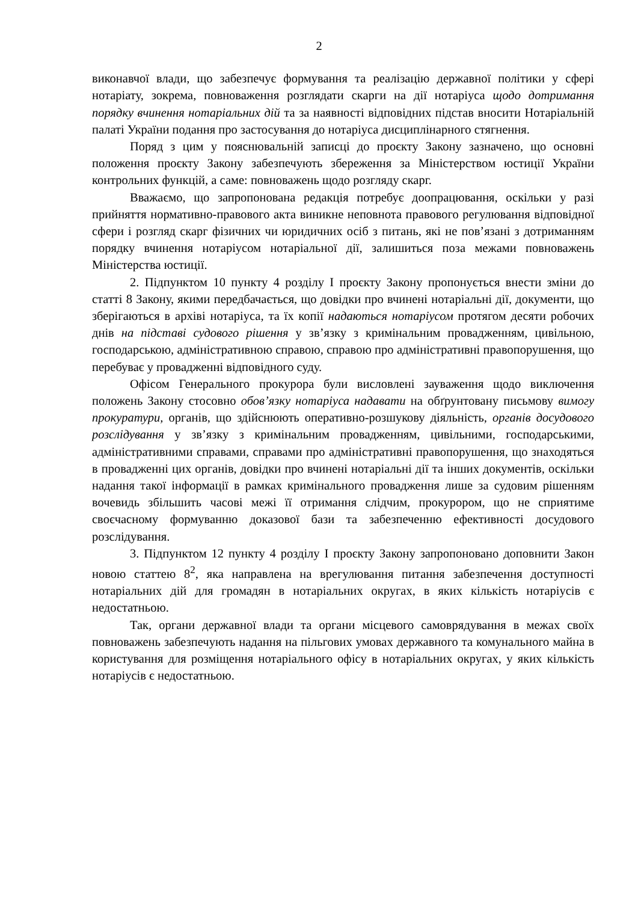2
виконавчої влади, що забезпечує формування та реалізацію державної політики у сфері нотаріату, зокрема, повноваження розглядати скарги на дії нотаріуса щодо дотримання порядку вчинення нотаріальних дій та за наявності відповідних підстав вносити Нотаріальній палаті України подання про застосування до нотаріуса дисциплінарного стягнення.
Поряд з цим у пояснювальній записці до проєкту Закону зазначено, що основні положення проєкту Закону забезпечують збереження за Міністерством юстиції України контрольних функцій, а саме: повноважень щодо розгляду скарг.
Вважаємо, що запропонована редакція потребує доопрацювання, оскільки у разі прийняття нормативно-правового акта виникне неповнота правового регулювання відповідної сфери і розгляд скарг фізичних чи юридичних осіб з питань, які не пов’язані з дотриманням порядку вчинення нотаріусом нотаріальної дії, залишиться поза межами повноважень Міністерства юстиції.
2. Підпунктом 10 пункту 4 розділу І проєкту Закону пропонується внести зміни до статті 8 Закону, якими передбачається, що довідки про вчинені нотаріальні дії, документи, що зберігаються в архіві нотаріуса, та їх копії надаються нотаріусом протягом десяти робочих днів на підставі судового рішення у зв’язку з кримінальним провадженням, цивільною, господарською, адміністративною справою, справою про адміністративні правопорушення, що перебуває у провадженні відповідного суду.
Офісом Генерального прокурора були висловлені зауваження щодо виключення положень Закону стосовно обов’язку нотаріуса надавати на обґрунтовану письмову вимогу прокуратури, органів, що здійснюють оперативно-розшукову діяльність, органів досудового розслідування у зв’язку з кримінальним провадженням, цивільними, господарськими, адміністративними справами, справами про адміністративні правопорушення, що знаходяться в провадженні цих органів, довідки про вчинені нотаріальні дії та інших документів, оскільки надання такої інформації в рамках кримінального провадження лише за судовим рішенням вочевидь збільшить часові межі її отримання слідчим, прокурором, що не сприятиме своєчасному формуванню доказової бази та забезпеченню ефективності досудового розслідування.
3. Підпунктом 12 пункту 4 розділу І проєкту Закону запропоновано доповнити Закон новою статтею 8<sup>2</sup>, яка направлена на врегулювання питання забезпечення доступності нотаріальних дій для громадян в нотаріальних округах, в яких кількість нотаріусів є недостатньою.
Так, органи державної влади та органи місцевого самоврядування в межах своїх повноважень забезпечують надання на пільгових умовах державного та комунального майна в користування для розміщення нотаріального офісу в нотаріальних округах, у яких кількість нотаріусів є недостатньою.